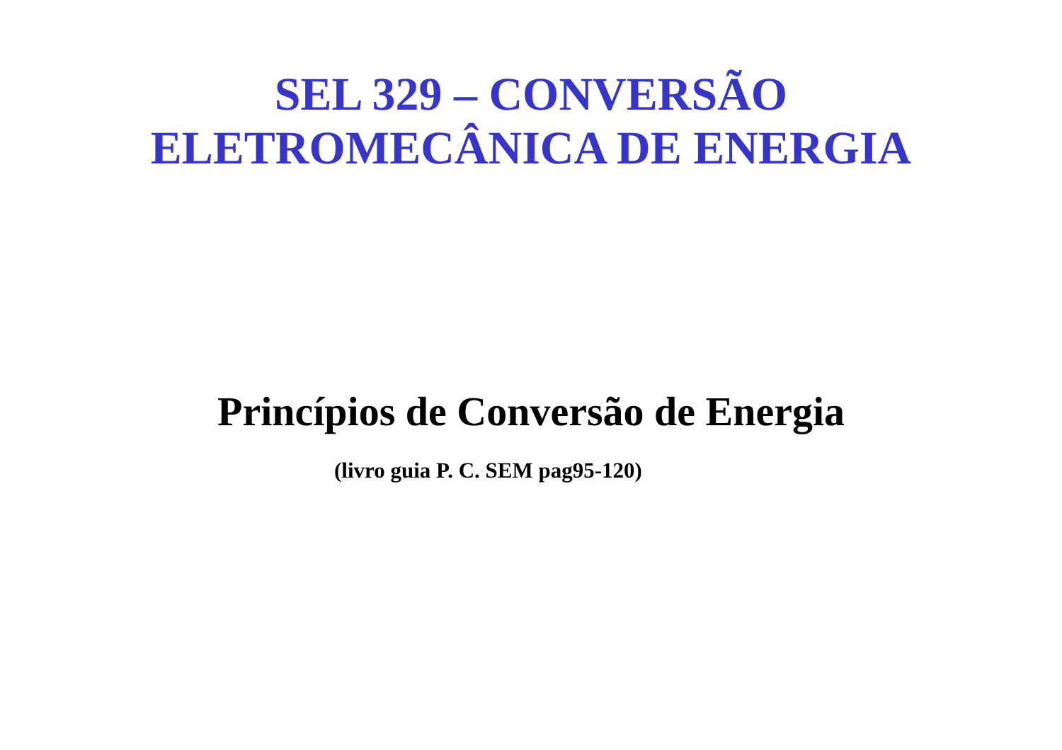SEL 329 – CONVERSÃO
ELETROMECÂNICA DE ENERGIA
Princípios de Conversão de Energia
(livro guia P. C. SEM pag95-120)